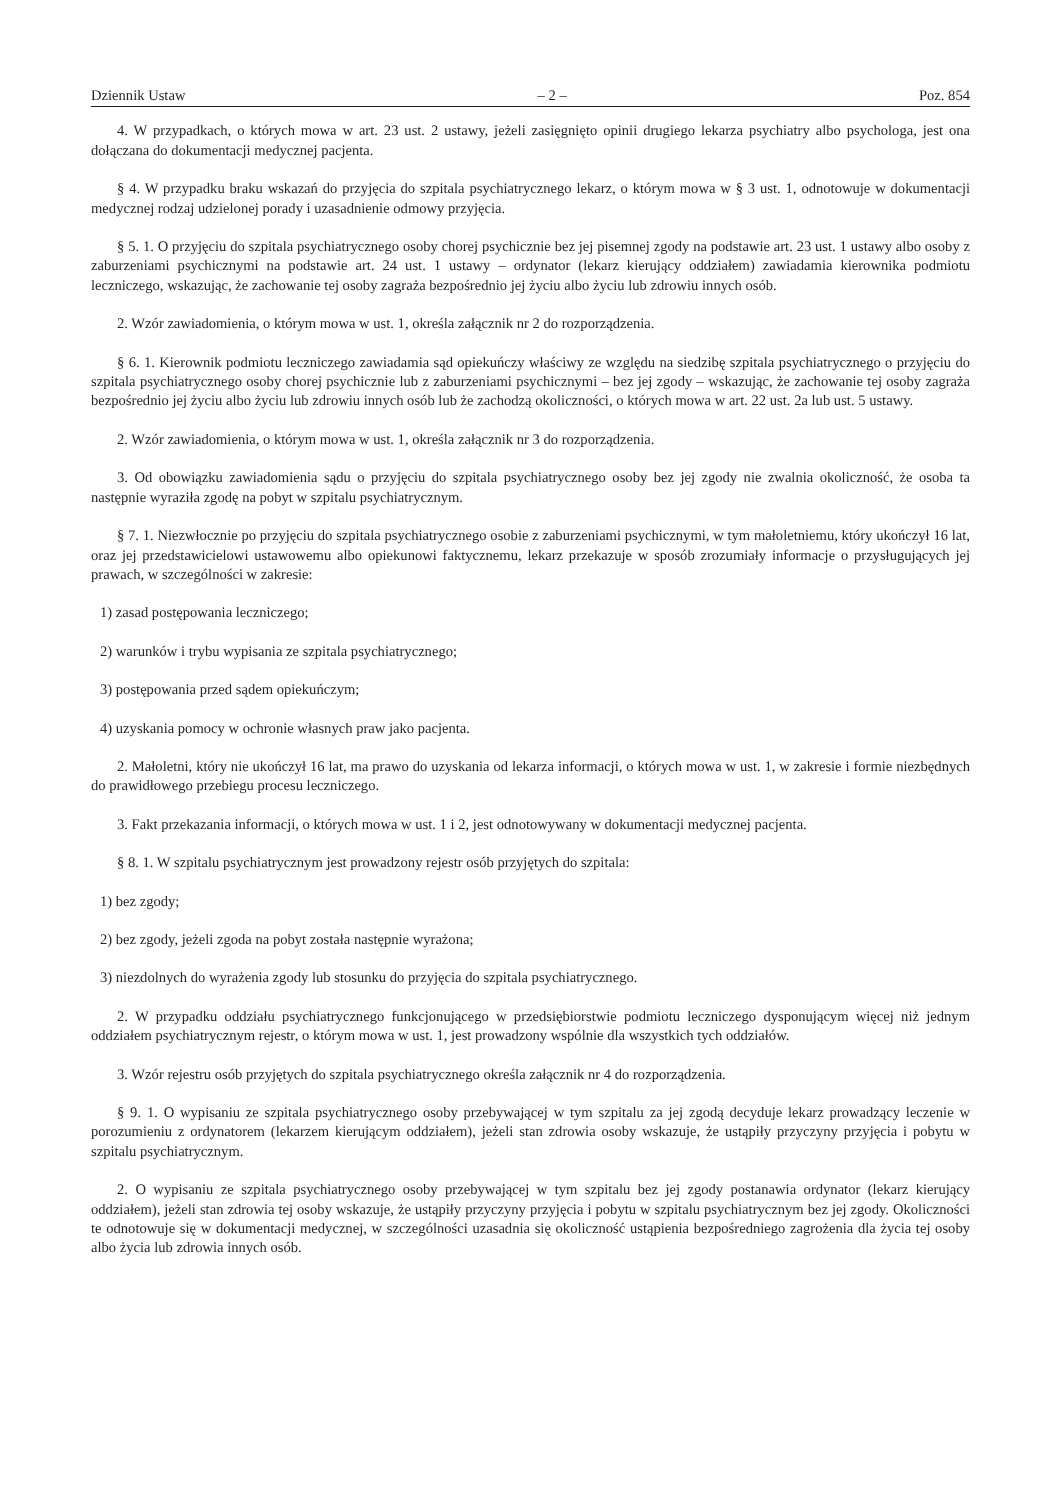Dziennik Ustaw – 2 – Poz. 854
4. W przypadkach, o których mowa w art. 23 ust. 2 ustawy, jeżeli zasięgnięto opinii drugiego lekarza psychiatry albo psychologa, jest ona dołączana do dokumentacji medycznej pacjenta.
§ 4. W przypadku braku wskazań do przyjęcia do szpitala psychiatrycznego lekarz, o którym mowa w § 3 ust. 1, odnotowuje w dokumentacji medycznej rodzaj udzielonej porady i uzasadnienie odmowy przyjęcia.
§ 5. 1. O przyjęciu do szpitala psychiatrycznego osoby chorej psychicznie bez jej pisemnej zgody na podstawie art. 23 ust. 1 ustawy albo osoby z zaburzeniami psychicznymi na podstawie art. 24 ust. 1 ustawy – ordynator (lekarz kierujący oddziałem) zawiadamia kierownika podmiotu leczniczego, wskazując, że zachowanie tej osoby zagraża bezpośrednio jej życiu albo życiu lub zdrowiu innych osób.
2. Wzór zawiadomienia, o którym mowa w ust. 1, określa załącznik nr 2 do rozporządzenia.
§ 6. 1. Kierownik podmiotu leczniczego zawiadamia sąd opiekuńczy właściwy ze względu na siedzibę szpitala psychiatrycznego o przyjęciu do szpitala psychiatrycznego osoby chorej psychicznie lub z zaburzeniami psychicznymi – bez jej zgody – wskazując, że zachowanie tej osoby zagraża bezpośrednio jej życiu albo życiu lub zdrowiu innych osób lub że zachodzą okoliczności, o których mowa w art. 22 ust. 2a lub ust. 5 ustawy.
2. Wzór zawiadomienia, o którym mowa w ust. 1, określa załącznik nr 3 do rozporządzenia.
3. Od obowiązku zawiadomienia sądu o przyjęciu do szpitala psychiatrycznego osoby bez jej zgody nie zwalnia okoliczność, że osoba ta następnie wyraziła zgodę na pobyt w szpitalu psychiatrycznym.
§ 7. 1. Niezwłocznie po przyjęciu do szpitala psychiatrycznego osobie z zaburzeniami psychicznymi, w tym małoletniemu, który ukończył 16 lat, oraz jej przedstawicielowi ustawowemu albo opiekunowi faktycznemu, lekarz przekazuje w sposób zrozumiały informacje o przysługujących jej prawach, w szczególności w zakresie:
1) zasad postępowania leczniczego;
2) warunków i trybu wypisania ze szpitala psychiatrycznego;
3) postępowania przed sądem opiekuńczym;
4) uzyskania pomocy w ochronie własnych praw jako pacjenta.
2. Małoletni, który nie ukończył 16 lat, ma prawo do uzyskania od lekarza informacji, o których mowa w ust. 1, w zakresie i formie niezbędnych do prawidłowego przebiegu procesu leczniczego.
3. Fakt przekazania informacji, o których mowa w ust. 1 i 2, jest odnotowywany w dokumentacji medycznej pacjenta.
§ 8. 1. W szpitalu psychiatrycznym jest prowadzony rejestr osób przyjętych do szpitala:
1) bez zgody;
2) bez zgody, jeżeli zgoda na pobyt została następnie wyrażona;
3) niezdolnych do wyrażenia zgody lub stosunku do przyjęcia do szpitala psychiatrycznego.
2. W przypadku oddziału psychiatrycznego funkcjonującego w przedsiębiorstwie podmiotu leczniczego dysponującym więcej niż jednym oddziałem psychiatrycznym rejestr, o którym mowa w ust. 1, jest prowadzony wspólnie dla wszystkich tych oddziałów.
3. Wzór rejestru osób przyjętych do szpitala psychiatrycznego określa załącznik nr 4 do rozporządzenia.
§ 9. 1. O wypisaniu ze szpitala psychiatrycznego osoby przebywającej w tym szpitalu za jej zgodą decyduje lekarz prowadzący leczenie w porozumieniu z ordynatorem (lekarzem kierującym oddziałem), jeżeli stan zdrowia osoby wskazuje, że ustąpiły przyczyny przyjęcia i pobytu w szpitalu psychiatrycznym.
2. O wypisaniu ze szpitala psychiatrycznego osoby przebywającej w tym szpitalu bez jej zgody postanawia ordynator (lekarz kierujący oddziałem), jeżeli stan zdrowia tej osoby wskazuje, że ustąpiły przyczyny przyjęcia i pobytu w szpitalu psychiatrycznym bez jej zgody. Okoliczności te odnotowuje się w dokumentacji medycznej, w szczególności uzasadnia się okoliczność ustąpienia bezpośredniego zagrożenia dla życia tej osoby albo życia lub zdrowia innych osób.